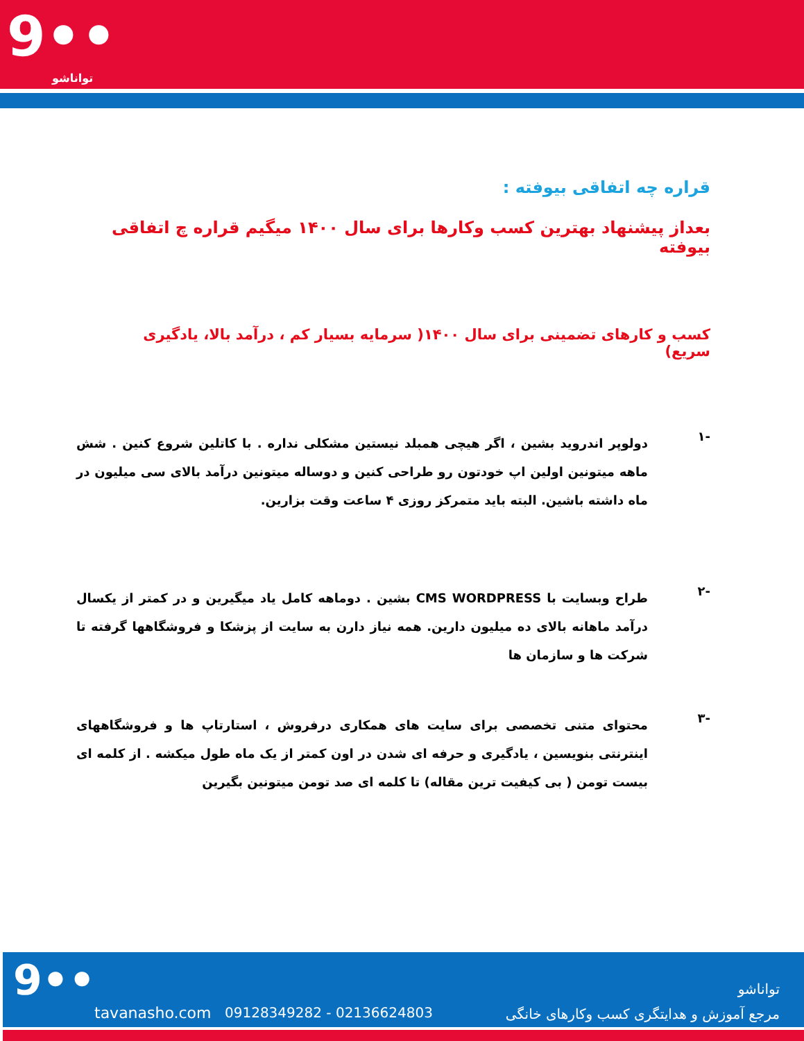9••
تواناشو
قراره چه اتفاقی بیوفته :
بعداز پیشنهاد بهترین کسب وکارها برای سال ۱۴۰۰ میگیم قراره چ اتفاقی بیوفته
کسب و کارهای تضمینی برای سال ۱۴۰۰( سرمایه بسیار کم ، درآمد بالا، یادگیری سریع)
-۱
دولوپر اندروید بشین ، اگر هیچی همبلد نیستین مشکلی نداره . با کاتلین شروع کنین . شش ماهه میتونین اولین اپ خودتون رو طراحی کنین و دوساله میتونین درآمد بالای سی میلیون در ماه داشته باشین. البته باید متمرکز روزی ۴ ساعت وقت بزارین.
-۲
طراح وبسایت با CMS WORDPRESS بشین . دوماهه کامل یاد میگیرین و در کمتر از یکسال درآمد ماهانه بالای ده میلیون دارین. همه نیاز دارن به سایت از پزشکا و فروشگاهها گرفته تا شرکت ها و سازمان ها
-۳
محتوای متنی تخصصی برای سایت های همکاری درفروش ، استارتاپ ها و فروشگاههای اینترنتی بنویسین ، یادگیری و حرفه ای شدن در اون کمتر از یک ماه طول میکشه . از کلمه ای بیست تومن ( بی کیفیت ترین مقاله) تا کلمه ای صد تومن میتونین بگیرین
9••
tavanasho.com 09128349282 - 02136624803
تواناشو
مرجع آموزش و هدایتگری کسب وکارهای خانگی